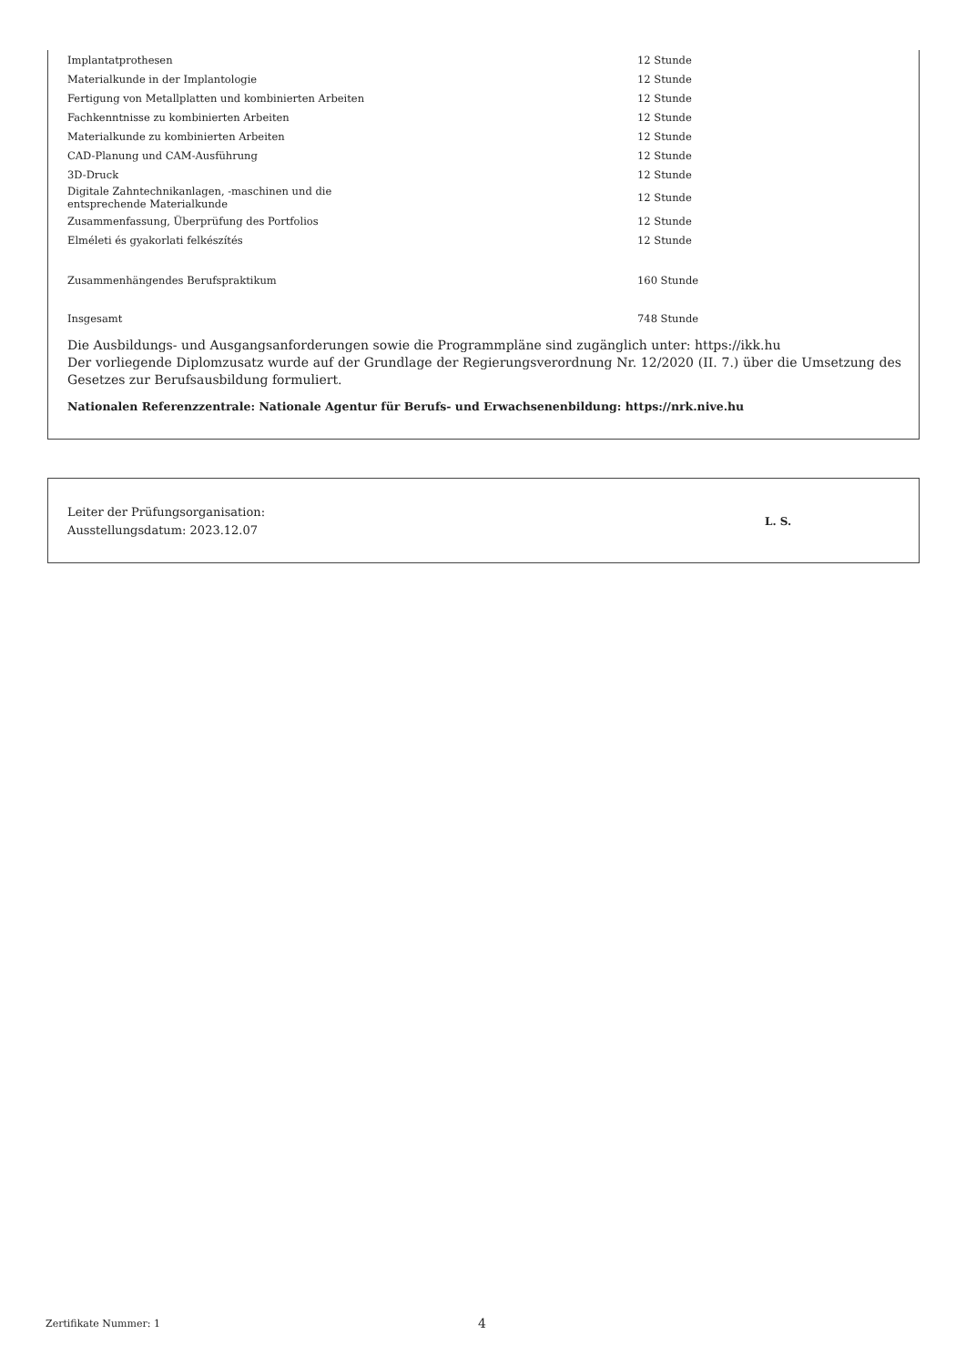| Implantatprothesen | 12 Stunde |
| Materialkunde in der Implantologie | 12 Stunde |
| Fertigung von Metallplatten und kombinierten Arbeiten | 12 Stunde |
| Fachkenntnisse zu kombinierten Arbeiten | 12 Stunde |
| Materialkunde zu kombinierten Arbeiten | 12 Stunde |
| CAD-Planung und CAM-Ausführung | 12 Stunde |
| 3D-Druck | 12 Stunde |
| Digitale Zahntechnikanlagen, -maschinen und die entsprechende Materialkunde | 12 Stunde |
| Zusammenfassung, Überprüfung des Portfolios | 12 Stunde |
| Elméleti és gyakorlati felkészítés | 12 Stunde |
| Zusammenhängendes Berufspraktikum | 160 Stunde |
| Insgesamt | 748 Stunde |
Die Ausbildungs- und Ausgangsanforderungen sowie die Programmpläne sind zugänglich unter: https://ikk.hu
Der vorliegende Diplomzusatz wurde auf der Grundlage der Regierungsverordnung Nr. 12/2020 (II. 7.) über die Umsetzung des Gesetzes zur Berufsausbildung formuliert.
Nationalen Referenzzentrale: Nationale Agentur für Berufs- und Erwachsenenbildung: https://nrk.nive.hu
Leiter der Prüfungsorganisation:
Ausstellungsdatum: 2023.12.07
L. S.
Zertifikate Nummer: 1 4